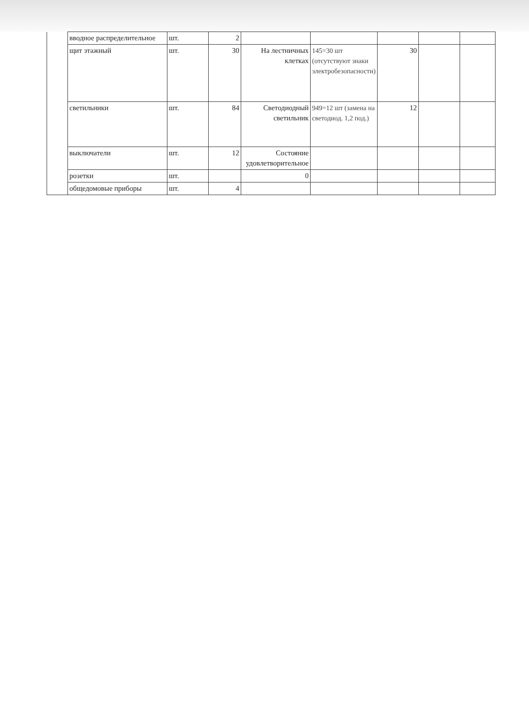| | вводное распределительное | шт. | 2 | | | | | |
| | щит этажный | шт. | 30 | На лестничных клетках | 145=30 шт (отсутствуют знаки электробезопасности) | 30 | | |
| | светильники | шт. | 84 | Светодиодный светильник | 949=12 шт (замена на светодиод. 1,2 под.) | 12 | | |
| | выключатели | шт. | 12 | Состояние удовлетворительное | | | | |
| | розетки | шт. | | 0 | | | | |
| | общедомовые приборы | шт. | 4 | | | | | |